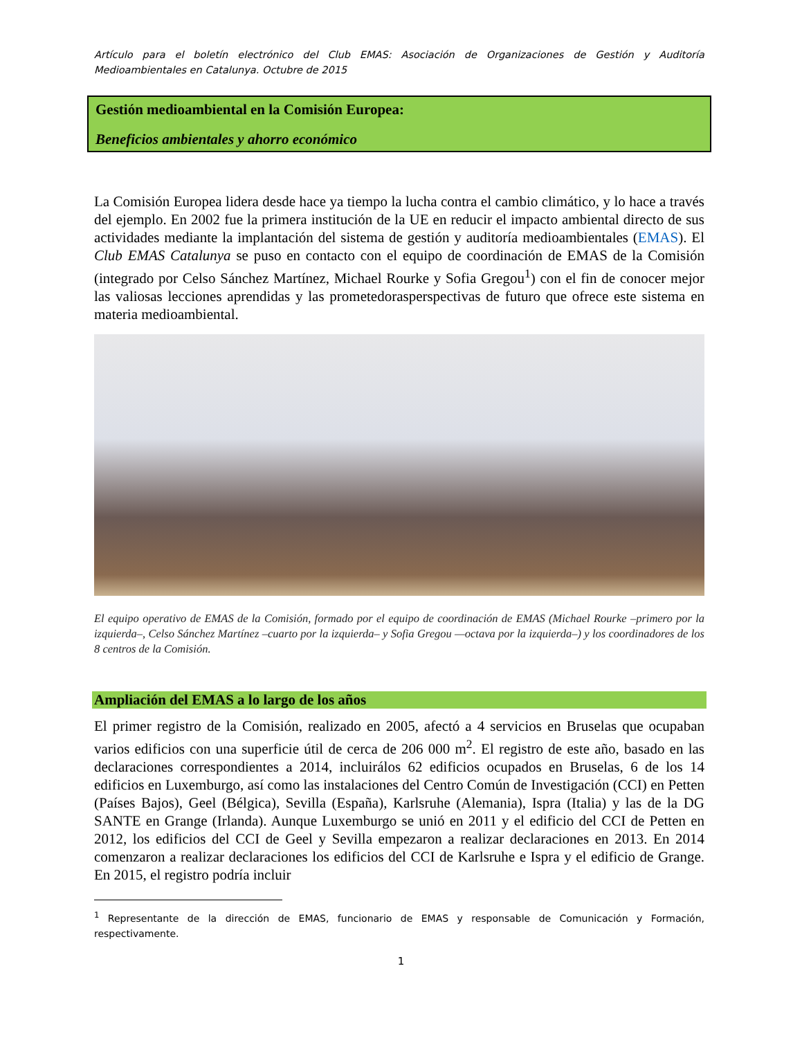Artículo para el boletín electrónico del Club EMAS: Asociación de Organizaciones de Gestión y Auditoría Medioambientales en Catalunya. Octubre de 2015
Gestión medioambiental en la Comisión Europea:
Beneficios ambientales y ahorro económico
La Comisión Europea lidera desde hace ya tiempo la lucha contra el cambio climático, y lo hace a través del ejemplo. En 2002 fue la primera institución de la UE en reducir el impacto ambiental directo de sus actividades mediante la implantación del sistema de gestión y auditoría medioambientales (EMAS). El Club EMAS Catalunya se puso en contacto con el equipo de coordinación de EMAS de la Comisión (integrado por Celso Sánchez Martínez, Michael Rourke y Sofia Gregou<sup>1</sup>) con el fin de conocer mejor las valiosas lecciones aprendidas y las prometedorasperspectivas de futuro que ofrece este sistema en materia medioambiental.
El equipo operativo de EMAS de la Comisión, formado por el equipo de coordinación de EMAS (Michael Rourke –primero por la izquierda–, Celso Sánchez Martínez –cuarto por la izquierda– y Sofia Gregou —octava por la izquierda–) y los coordinadores de los 8 centros de la Comisión.
Ampliación del EMAS a lo largo de los años
El primer registro de la Comisión, realizado en 2005, afectó a 4 servicios en Bruselas que ocupaban varios edificios con una superficie útil de cerca de 206 000 m<sup>2</sup>. El registro de este año, basado en las declaraciones correspondientes a 2014, incluirálos 62 edificios ocupados en Bruselas, 6 de los 14 edificios en Luxemburgo, así como las instalaciones del Centro Común de Investigación (CCI) en Petten (Países Bajos), Geel (Bélgica), Sevilla (España), Karlsruhe (Alemania), Ispra (Italia) y las de la DG SANTE en Grange (Irlanda). Aunque Luxemburgo se unió en 2011 y el edificio del CCI de Petten en 2012, los edificios del CCI de Geel y Sevilla empezaron a realizar declaraciones en 2013. En 2014 comenzaron a realizar declaraciones los edificios del CCI de Karlsruhe e Ispra y el edificio de Grange. En 2015, el registro podría incluir
<sup>1</sup> Representante de la dirección de EMAS, funcionario de EMAS y responsable de Comunicación y Formación, respectivamente.
1